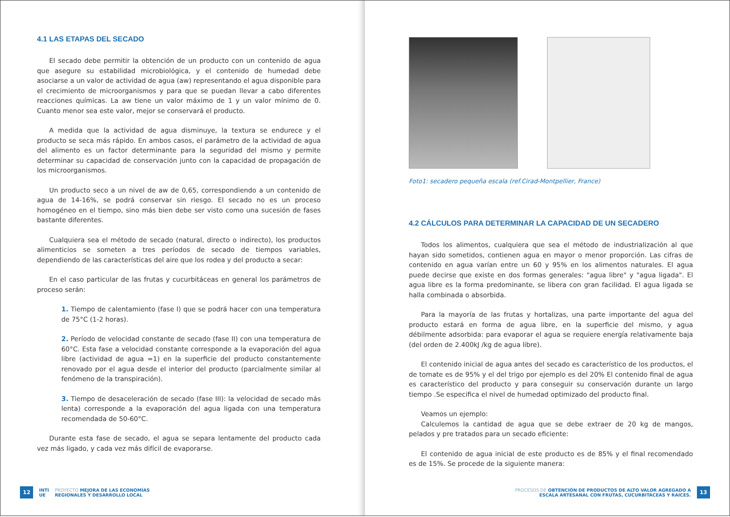4.1 LAS ETAPAS DEL SECADO
El secado debe permitir la obtención de un producto con un contenido de agua que asegure su estabilidad microbiológica, y el contenido de humedad debe asociarse a un valor de actividad de agua (aw) representando el agua disponible para el crecimiento de microorganismos y para que se puedan llevar a cabo diferentes reacciones químicas. La aw tiene un valor máximo de 1 y un valor mínimo de 0. Cuanto menor sea este valor, mejor se conservará el producto.
A medida que la actividad de agua disminuye, la textura se endurece y el producto se seca más rápido. En ambos casos, el parámetro de la actividad de agua del alimento es un factor determinante para la seguridad del mismo y permite determinar su capacidad de conservación junto con la capacidad de propagación de los microorganismos.
Un producto seco a un nivel de aw de 0,65, correspondiendo a un contenido de agua de 14-16%, se podrá conservar sin riesgo. El secado no es un proceso homogéneo en el tiempo, sino más bien debe ser visto como una sucesión de fases bastante diferentes.
Cualquiera sea el método de secado (natural, directo o indirecto), los productos alimenticios se someten a tres períodos de secado de tiempos variables, dependiendo de las características del aire que los rodea y del producto a secar:
En el caso particular de las frutas y cucurbitáceas en general los parámetros de proceso serán:
1. Tiempo de calentamiento (fase I) que se podrá hacer con una temperatura de 75°C (1-2 horas).
2. Período de velocidad constante de secado (fase II) con una temperatura de 60°C. Esta fase a velocidad constante corresponde a la evaporación del agua libre (actividad de agua =1) en la superficie del producto constantemente renovado por el agua desde el interior del producto (parcialmente similar al fenómeno de la transpiración).
3. Tiempo de desaceleración de secado (fase III): la velocidad de secado más lenta) corresponde a la evaporación del agua ligada con una temperatura recomendada de 50-60°C.
Durante esta fase de secado, el agua se separa lentamente del producto cada vez más ligado, y cada vez más difícil de evaporarse.
12 INTI
UE PROYECTO MEJORA DE LAS ECONOMÍAS
REGIONALES Y DESARROLLO LOCAL
Foto1: secadero pequeña escala (ref.Cirad-Montpellier, France)
4.2 CÁLCULOS PARA DETERMINAR LA CAPACIDAD DE UN SECADERO
Todos los alimentos, cualquiera que sea el método de industrialización al que hayan sido sometidos, contienen agua en mayor o menor proporción. Las cifras de contenido en agua varían entre un 60 y 95% en los alimentos naturales. El agua puede decirse que existe en dos formas generales: "agua libre" y "agua ligada". El agua libre es la forma predominante, se libera con gran facilidad. El agua ligada se halla combinada o absorbida.
Para la mayoría de las frutas y hortalizas, una parte importante del agua del producto estará en forma de agua libre, en la superficie del mismo, y agua débilmente adsorbida: para evaporar el agua se requiere energía relativamente baja (del orden de 2.400kJ /kg de agua libre).
El contenido inicial de agua antes del secado es característico de los productos, el de tomate es de 95% y el del trigo por ejemplo es del 20% El contenido final de agua es característico del producto y para conseguir su conservación durante un largo tiempo .Se especifica el nivel de humedad optimizado del producto final.
Veamos un ejemplo:
Calculemos la cantidad de agua que se debe extraer de 20 kg de mangos, pelados y pre tratados para un secado eficiente:
El contenido de agua inicial de este producto es de 85% y el final recomendado es de 15%. Se procede de la siguiente manera:
PROCESOS DE OBTENCIÓN DE PRODUCTOS DE ALTO VALOR AGREGADO A
ESCALA ARTESANAL CON FRUTAS, CUCURBITÁCEAS Y RAÍCES. 13